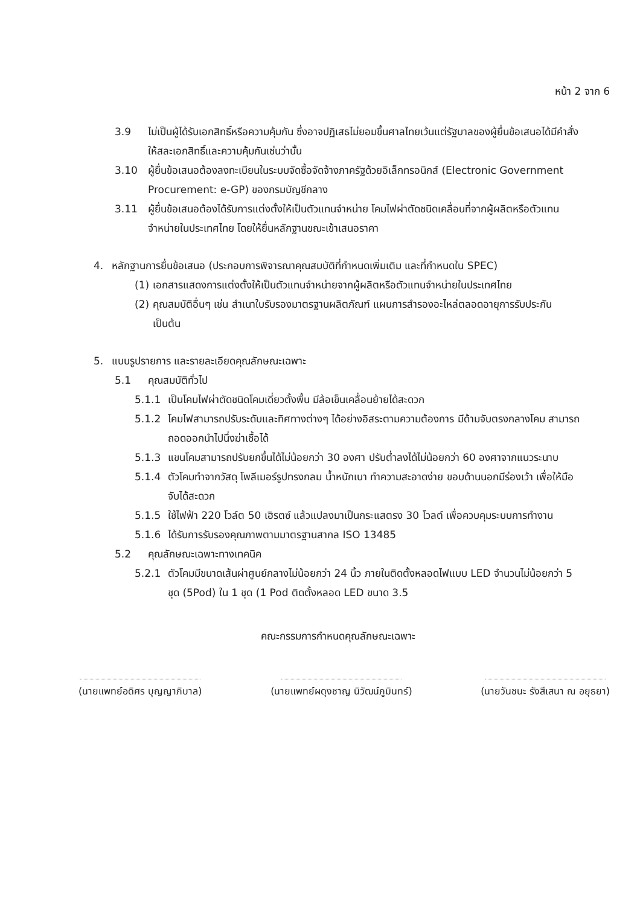หน้า 2 จาก 6
3.9 ไม่เป็นผู้ได้รับเอกสิทธิ์หรือความคุ้มกัน ซึ่งอาจปฏิเสธไม่ยอมขึ้นศาลไทยเว้นแต่รัฐบาลของผู้ยื่นข้อเสนอได้มีคำสั่งให้สละเอกสิทธิ์และความคุ้มกันเช่นว่านั้น
3.10 ผู้ยื่นข้อเสนอต้องลงทะเบียนในระบบจัดซื้อจัดจ้างภาครัฐด้วยอิเล็กทรอนิกส์ (Electronic Government Procurement: e-GP) ของกรมบัญชีกลาง
3.11 ผู้ยื่นข้อเสนอต้องได้รับการแต่งตั้งให้เป็นตัวแทนจำหน่าย โคมไฟผ่าตัดชนิดเคลื่อนที่จากผู้ผลิตหรือตัวแทนจำหน่ายในประเทศไทย โดยให้ยื่นหลักฐานขณะเข้าเสนอราคา
4. หลักฐานการยื่นข้อเสนอ (ประกอบการพิจารณาคุณสมบัติที่กำหนดเพิ่มเติม และที่กำหนดใน SPEC)
(1)
เอกสารแสดงการแต่งตั้งให้เป็นตัวแทนจำหน่ายจากผู้ผลิตหรือตัวแทนจำหน่ายในประเทศไทย
(2)
คุณสมบัติอื่นๆ เช่น สำเนาใบรับรองมาตรฐานผลิตภัณฑ์ แผนการสำรองอะไหล่ตลอดอายุการรับประกัน เป็นต้น
5. แบบรูปรายการ และรายละเอียดคุณลักษณะเฉพาะ
5.1 คุณสมบัติทั่วไป
5.1.1 เป็นโคมไฟผ่าตัดชนิดโคมเดี่ยวตั้งพื้น มีล้อเข็นเคลื่อนย้ายได้สะดวก
5.1.2 โคมไฟสามารถปรับระดับและทิศทางต่างๆ ได้อย่างอิสระตามความต้องการ มีด้ามจับตรงกลางโคม สามารถถอดออกนำไปนึ่งฆ่าเชื้อได้
5.1.3 แขนโคมสามารถปรับยกขึ้นได้ไม่น้อยกว่า 30 องศา ปรับต่ำลงได้ไม่น้อยกว่า 60 องศาจากแนวระนาบ
5.1.4 ตัวโคมทำจากวัสดุ โพลีเมอร์รูปทรงกลม น้ำหนักเบา ทำความสะอาดง่าย ขอบด้านนอกมีร่องเว้า เพื่อให้มือจับได้สะดวก
5.1.5 ใช้ไฟฟ้า 220 โวล์ต 50 เฮิรตซ์ แล้วแปลงมาเป็นกระแสตรง 30 โวลต์ เพื่อควบคุมระบบการทำงาน
5.1.6 ได้รับการรับรองคุณภาพตามมาตรฐานสากล ISO 13485
5.2 คุณลักษณะเฉพาะทางเทคนิค
5.2.1 ตัวโคมมีขนาดเส้นผ่าศูนย์กลางไม่น้อยกว่า 24 นิ้ว ภายในติดตั้งหลอดไฟแบบ LED จำนวนไม่น้อยกว่า 5 ชุด (5Pod) ใน 1 ชุด (1 Pod ติดตั้งหลอด LED ขนาด 3.5
คณะกรรมการกำหนดคุณลักษณะเฉพาะ
(นายแพทย์อดิศร บุญญาภิบาล) (นายแพทย์ผดุงชาญ นิวัฒน์ภูมินทร์)
(นายวันชนะ รังสีเสนา ณ อยุธยา)